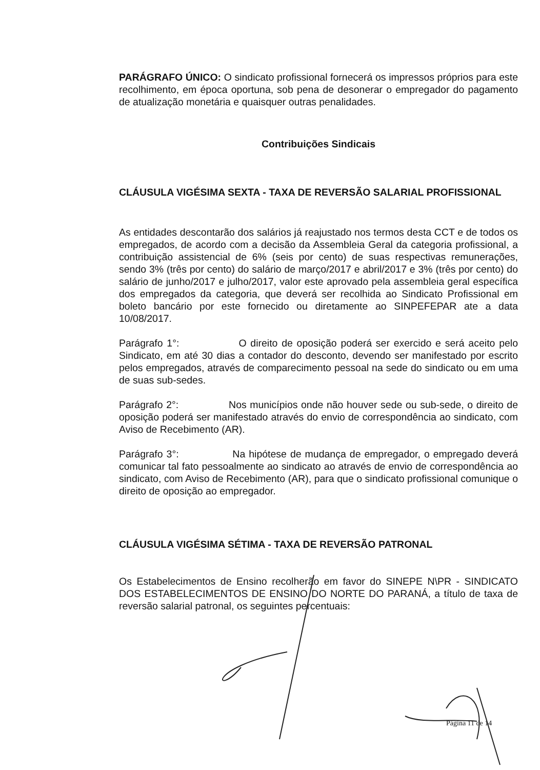PARÁGRAFO ÚNICO: O sindicato profissional fornecerá os impressos próprios para este recolhimento, em época oportuna, sob pena de desonerar o empregador do pagamento de atualização monetária e quaisquer outras penalidades.
Contribuições Sindicais
CLÁUSULA VIGÉSIMA SEXTA - TAXA DE REVERSÃO SALARIAL PROFISSIONAL
As entidades descontarão dos salários já reajustado nos termos desta CCT e de todos os empregados, de acordo com a decisão da Assembleia Geral da categoria profissional, a contribuição assistencial de 6% (seis por cento) de suas respectivas remunerações, sendo 3% (três por cento) do salário de março/2017 e abril/2017 e 3% (três por cento) do salário de junho/2017 e julho/2017, valor este aprovado pela assembleia geral específica dos empregados da categoria, que deverá ser recolhida ao Sindicato Profissional em boleto bancário por este fornecido ou diretamente ao SINPEFEPAR ate a data 10/08/2017.
Parágrafo 1°: O direito de oposição poderá ser exercido e será aceito pelo Sindicato, em até 30 dias a contador do desconto, devendo ser manifestado por escrito pelos empregados, através de comparecimento pessoal na sede do sindicato ou em uma de suas sub-sedes.
Parágrafo 2°: Nos municípios onde não houver sede ou sub-sede, o direito de oposição poderá ser manifestado através do envio de correspondência ao sindicato, com Aviso de Recebimento (AR).
Parágrafo 3°: Na hipótese de mudança de empregador, o empregado deverá comunicar tal fato pessoalmente ao sindicato ao através de envio de correspondência ao sindicato, com Aviso de Recebimento (AR), para que o sindicato profissional comunique o direito de oposição ao empregador.
CLÁUSULA VIGÉSIMA SÉTIMA - TAXA DE REVERSÃO PATRONAL
Os Estabelecimentos de Ensino recolherão em favor do SINEPE N\PR - SINDICATO DOS ESTABELECIMENTOS DE ENSINO DO NORTE DO PARANÁ, a título de taxa de reversão salarial patronal, os seguintes percentuais:
Página 11 de 14